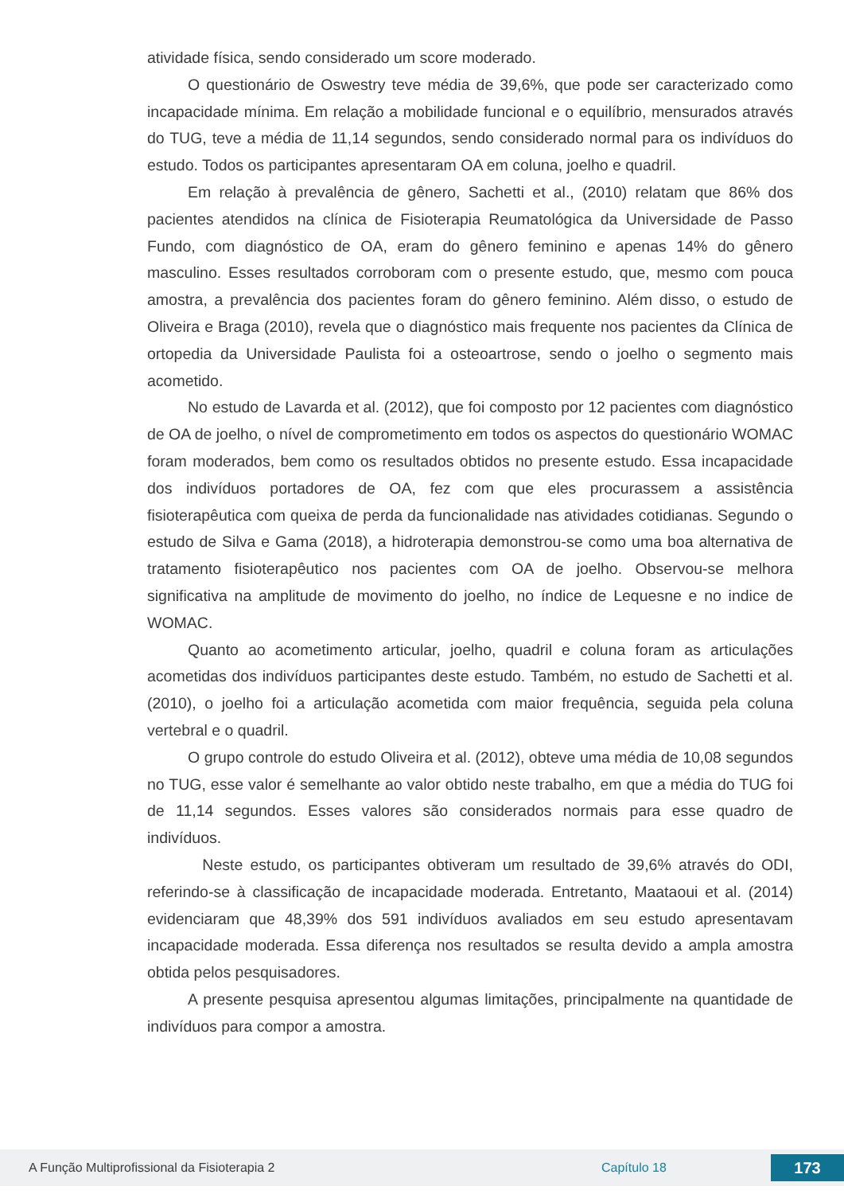atividade física, sendo considerado um score moderado.
O questionário de Oswestry teve média de 39,6%, que pode ser caracterizado como incapacidade mínima. Em relação a mobilidade funcional e o equilíbrio, mensurados através do TUG, teve a média de 11,14 segundos, sendo considerado normal para os indivíduos do estudo. Todos os participantes apresentaram OA em coluna, joelho e quadril.
Em relação à prevalência de gênero, Sachetti et al., (2010) relatam que 86% dos pacientes atendidos na clínica de Fisioterapia Reumatológica da Universidade de Passo Fundo, com diagnóstico de OA, eram do gênero feminino e apenas 14% do gênero masculino. Esses resultados corroboram com o presente estudo, que, mesmo com pouca amostra, a prevalência dos pacientes foram do gênero feminino. Além disso, o estudo de Oliveira e Braga (2010), revela que o diagnóstico mais frequente nos pacientes da Clínica de ortopedia da Universidade Paulista foi a osteoartrose, sendo o joelho o segmento mais acometido.
No estudo de Lavarda et al. (2012), que foi composto por 12 pacientes com diagnóstico de OA de joelho, o nível de comprometimento em todos os aspectos do questionário WOMAC foram moderados, bem como os resultados obtidos no presente estudo. Essa incapacidade dos indivíduos portadores de OA, fez com que eles procurassem a assistência fisioterapêutica com queixa de perda da funcionalidade nas atividades cotidianas. Segundo o estudo de Silva e Gama (2018), a hidroterapia demonstrou-se como uma boa alternativa de tratamento fisioterapêutico nos pacientes com OA de joelho. Observou-se melhora significativa na amplitude de movimento do joelho, no índice de Lequesne e no indice de WOMAC.
Quanto ao acometimento articular, joelho, quadril e coluna foram as articulações acometidas dos indivíduos participantes deste estudo. Também, no estudo de Sachetti et al. (2010), o joelho foi a articulação acometida com maior frequência, seguida pela coluna vertebral e o quadril.
O grupo controle do estudo Oliveira et al. (2012), obteve uma média de 10,08 segundos no TUG, esse valor é semelhante ao valor obtido neste trabalho, em que a média do TUG foi de 11,14 segundos. Esses valores são considerados normais para esse quadro de indivíduos.
Neste estudo, os participantes obtiveram um resultado de 39,6% através do ODI, referindo-se à classificação de incapacidade moderada. Entretanto, Maataoui et al. (2014) evidenciaram que 48,39% dos 591 indivíduos avaliados em seu estudo apresentavam incapacidade moderada. Essa diferença nos resultados se resulta devido a ampla amostra obtida pelos pesquisadores.
A presente pesquisa apresentou algumas limitações, principalmente na quantidade de indivíduos para compor a amostra.
A Função Multiprofissional da Fisioterapia 2 Capítulo 18 173